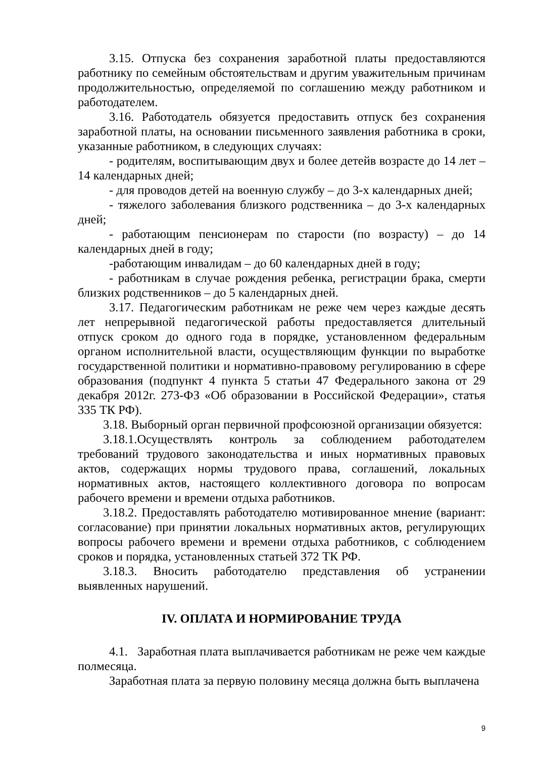3.15. Отпуска без сохранения заработной платы предоставляются работнику по семейным обстоятельствам и другим уважительным причинам продолжительностью, определяемой по соглашению между работником и работодателем.
3.16. Работодатель обязуется предоставить отпуск без сохранения заработной платы, на основании письменного заявления работника в сроки, указанные работником, в следующих случаях:
- родителям, воспитывающим двух и более детейв возрасте до 14 лет – 14 календарных дней;
- для проводов детей на военную службу – до 3-х календарных дней;
- тяжелого заболевания близкого родственника – до 3-х календарных дней;
- работающим пенсионерам по старости (по возрасту) – до 14 календарных дней в году;
-работающим инвалидам – до 60 календарных дней в году;
- работникам в случае рождения ребенка, регистрации брака, смерти близких родственников – до 5 календарных дней.
3.17. Педагогическим работникам не реже чем через каждые десять лет непрерывной педагогической работы предоставляется длительный отпуск сроком до одного года в порядке, установленном федеральным органом исполнительной власти, осуществляющим функции по выработке государственной политики и нормативно-правовому регулированию в сфере образования (подпункт 4 пункта 5 статьи 47 Федерального закона от 29 декабря 2012г. 273-ФЗ «Об образовании в Российской Федерации», статья 335 ТК РФ).
3.18. Выборный орган первичной профсоюзной организации обязуется:
3.18.1.Осуществлять контроль за соблюдением работодателем требований трудового законодательства и иных нормативных правовых актов, содержащих нормы трудового права, соглашений, локальных нормативных актов, настоящего коллективного договора по вопросам рабочего времени и времени отдыха работников.
3.18.2. Предоставлять работодателю мотивированное мнение (вариант: согласование) при принятии локальных нормативных актов, регулирующих вопросы рабочего времени и времени отдыха работников, с соблюдением сроков и порядка, установленных статьей 372 ТК РФ.
3.18.3. Вносить работодателю представления об устранении выявленных нарушений.
IV. ОПЛАТА И НОРМИРОВАНИЕ ТРУДА
4.1. Заработная плата выплачивается работникам не реже чем каждые полмесяца.
Заработная плата за первую половину месяца должна быть выплачена
9